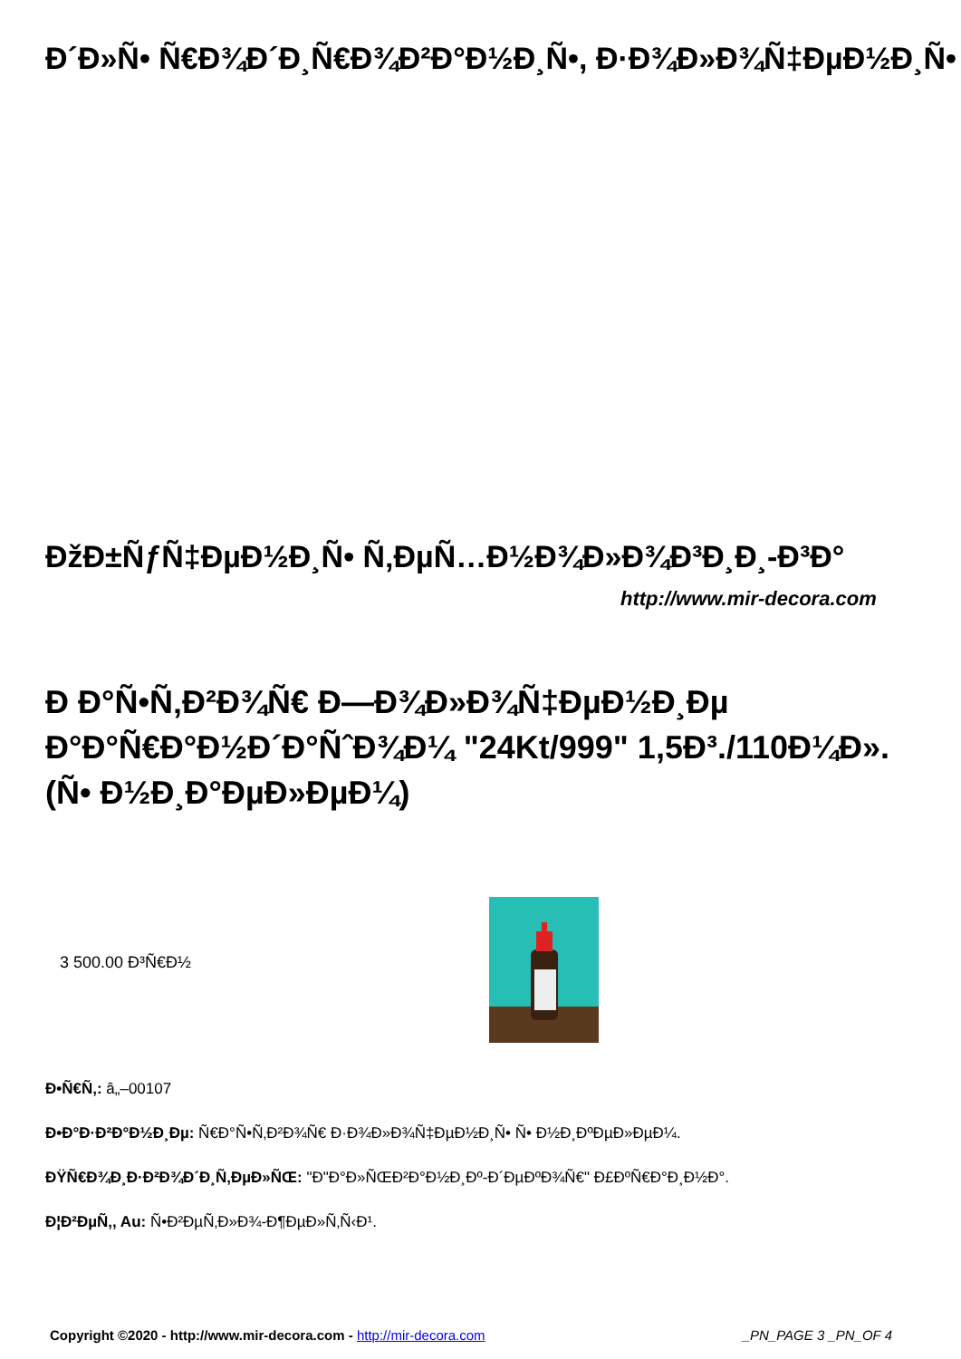Đ´Đ»Ñ• Ñ€Đ¾Đ´Đ¸Ñ€Đ¾Đ²Đ°Đ½Đ¸Ñ•, Đ·Đ¾Đ»Đ¾Ñ‡ĐµĐ½Đ¸Ñ•
ĐžĐ±ÑƒÑ‡ĐµĐ½Đ¸Ñ• Ñ‚ĐµÑ…Đ½Đ¾Đ»Đ¾Đ³Đ¸Đ¸-Đ³Đ°
http://www.mir-decora.com
Đ Đ°Ñ•Ñ‚Đ²Đ¾Ñ€ Đ—Đ¾Đ»Đ¾Ñ‡ĐµĐ½Đ¸Đµ Đ°Đ°Ñ€Đ°Đ½Đ´Đ°ÑˆĐ¾Đ¼ "24Kt/999" 1,5Đ³./110Đ¼Đ».(Ñ• Đ½Đ¸Đ°ĐµĐ»ĐµĐ¼)
3 500.00 Đ³Ñ€Đ½
Đ•Ñ€Ñ‚: â„–00107
Đ•Đ°Đ·Đ²Đ°Đ½Đ¸Đµ: Ñ€Đ°Ñ•Ñ‚Đ²Đ¾Ñ€ Đ·Đ¾Đ»Đ¾Ñ‡ĐµĐ½Đ¸Ñ• Ñ• Đ½Đ¸ĐºĐµĐ»ĐµĐ¼.
ĐŸÑ€Đ¾Đ¸Đ·Đ²Đ¾Đ´Đ¸Ñ‚ĐµĐ»ÑŒ: "Đ"Đ°Đ»ÑŒĐ²Đ°Đ½Đ¸Đº-Đ´ĐµĐºĐ¾Ñ€" Đ£ĐºÑ€Đ°Đ¸Đ½Đ°.
Đ¦Đ²ĐµÑ‚, Au: Ñ•Đ²ĐµÑ‚Đ»Đ¾-Đ¶ĐµĐ»Ñ‚Ñ‹Đ¹.
Copyright ©2020 - http://www.mir-decora.com - http://mir-decora.com _PN_PAGE 3 _PN_OF 4